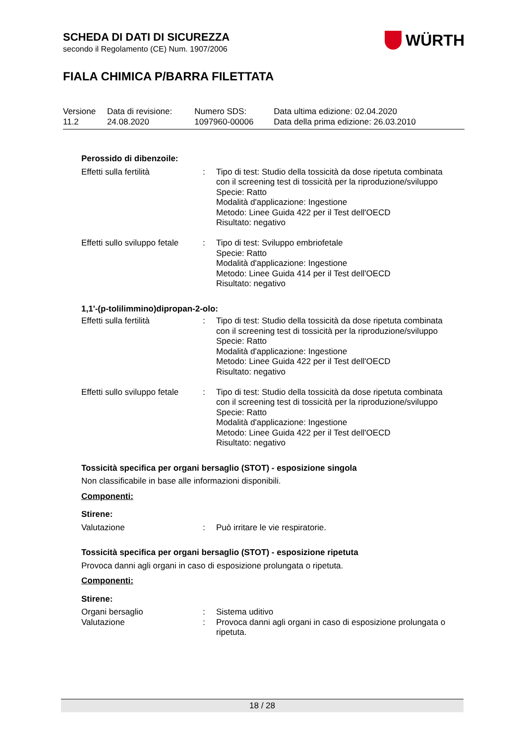SCHEDA DI DATI DI SICUREZZA
secondo il Regolamento (CE) Num. 1907/2006
WÜRTH
FIALA CHIMICA P/BARRA FILETTATA
| Versione 11.2 | Data di revisione: 24.08.2020 | Numero SDS: 1097960-00006 | Data ultima edizione: 02.04.2020 Data della prima edizione: 26.03.2010 |
Perossido di dibenzoile:
| Effetti sulla fertilità | : | Tipo di test: Studio della tossicità da dose ripetuta combinata con il screening test di tossicità per la riproduzione/sviluppo Specie: Ratto Modalità d'applicazione: Ingestione Metodo: Linee Guida 422 per il Test dell'OECD Risultato: negativo |
| Effetti sullo sviluppo fetale | : | Tipo di test: Sviluppo embriofetale Specie: Ratto Modalità d'applicazione: Ingestione Metodo: Linee Guida 414 per il Test dell'OECD Risultato: negativo |
1,1'-(p-tolilimmino)dipropan-2-olo:
| Effetti sulla fertilità | : | Tipo di test: Studio della tossicità da dose ripetuta combinata con il screening test di tossicità per la riproduzione/sviluppo Specie: Ratto Modalità d'applicazione: Ingestione Metodo: Linee Guida 422 per il Test dell'OECD Risultato: negativo |
| Effetti sullo sviluppo fetale | : | Tipo di test: Studio della tossicità da dose ripetuta combinata con il screening test di tossicità per la riproduzione/sviluppo Specie: Ratto Modalità d'applicazione: Ingestione Metodo: Linee Guida 422 per il Test dell'OECD Risultato: negativo |
Tossicità specifica per organi bersaglio (STOT) - esposizione singola
Non classificabile in base alle informazioni disponibili.
Componenti:
Stirene:
| Valutazione | : | Può irritare le vie respiratorie. |
Tossicità specifica per organi bersaglio (STOT) - esposizione ripetuta
Provoca danni agli organi in caso di esposizione prolungata o ripetuta.
Componenti:
Stirene:
| Organi bersaglio | : | Sistema uditivo |
| Valutazione | : | Provoca danni agli organi in caso di esposizione prolungata o ripetuta. |
18 / 28